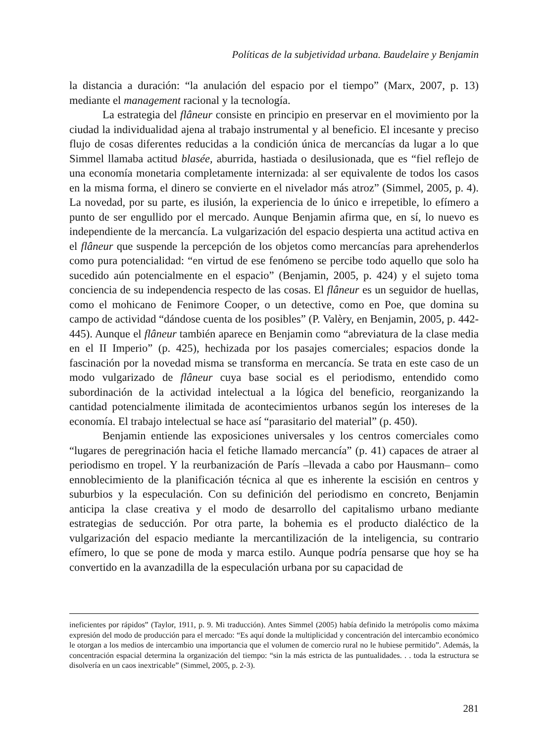Políticas de la subjetividad urbana. Baudelaire y Benjamin
la distancia a duración: “la anulación del espacio por el tiempo” (Marx, 2007, p. 13) mediante el management racional y la tecnología.
La estrategia del flâneur consiste en principio en preservar en el movimiento por la ciudad la individualidad ajena al trabajo instrumental y al beneficio. El incesante y preciso flujo de cosas diferentes reducidas a la condición única de mercancías da lugar a lo que Simmel llamaba actitud blasée, aburrida, hastiada o desilusionada, que es “fiel reflejo de una economía monetaria completamente internizada: al ser equivalente de todos los casos en la misma forma, el dinero se convierte en el nivelador más atroz” (Simmel, 2005, p. 4). La novedad, por su parte, es ilusión, la experiencia de lo único e irrepetible, lo efímero a punto de ser engullido por el mercado. Aunque Benjamin afirma que, en sí, lo nuevo es independiente de la mercancía. La vulgarización del espacio despierta una actitud activa en el flâneur que suspende la percepción de los objetos como mercancías para aprehenderlos como pura potencialidad: “en virtud de ese fenómeno se percibe todo aquello que solo ha sucedido aún potencialmente en el espacio” (Benjamin, 2005, p. 424) y el sujeto toma conciencia de su independencia respecto de las cosas. El flâneur es un seguidor de huellas, como el mohicano de Fenimore Cooper, o un detective, como en Poe, que domina su campo de actividad “dándose cuenta de los posibles” (P. Valèry, en Benjamin, 2005, p. 442-445). Aunque el flâneur también aparece en Benjamin como “abreviatura de la clase media en el II Imperio” (p. 425), hechizada por los pasajes comerciales; espacios donde la fascinación por la novedad misma se transforma en mercancía. Se trata en este caso de un modo vulgarizado de flâneur cuya base social es el periodismo, entendido como subordinación de la actividad intelectual a la lógica del beneficio, reorganizando la cantidad potencialmente ilimitada de acontecimientos urbanos según los intereses de la economía. El trabajo intelectual se hace así “parasitario del material” (p. 450).
Benjamin entiende las exposiciones universales y los centros comerciales como “lugares de peregrinación hacia el fetiche llamado mercancía” (p. 41) capaces de atraer al periodismo en tropel. Y la reurbanización de París –llevada a cabo por Hausmann– como ennoblecimiento de la planificación técnica al que es inherente la escisión en centros y suburbios y la especulación. Con su definición del periodismo en concreto, Benjamin anticipa la clase creativa y el modo de desarrollo del capitalismo urbano mediante estrategias de seducción. Por otra parte, la bohemia es el producto dialéctico de la vulgarización del espacio mediante la mercantilización de la inteligencia, su contrario efímero, lo que se pone de moda y marca estilo. Aunque podría pensarse que hoy se ha convertido en la avanzadilla de la especulación urbana por su capacidad de
ineficientes por rápidos” (Taylor, 1911, p. 9. Mi traducción). Antes Simmel (2005) había definido la metrópolis como máxima expresión del modo de producción para el mercado: “Es aquí donde la multiplicidad y concentración del intercambio económico le otorgan a los medios de intercambio una importancia que el volumen de comercio rural no le hubiese permitido”. Además, la concentración espacial determina la organización del tiempo: “sin la más estricta de las puntualidades. . . toda la estructura se disolvería en un caos inextricable” (Simmel, 2005, p. 2-3).
281